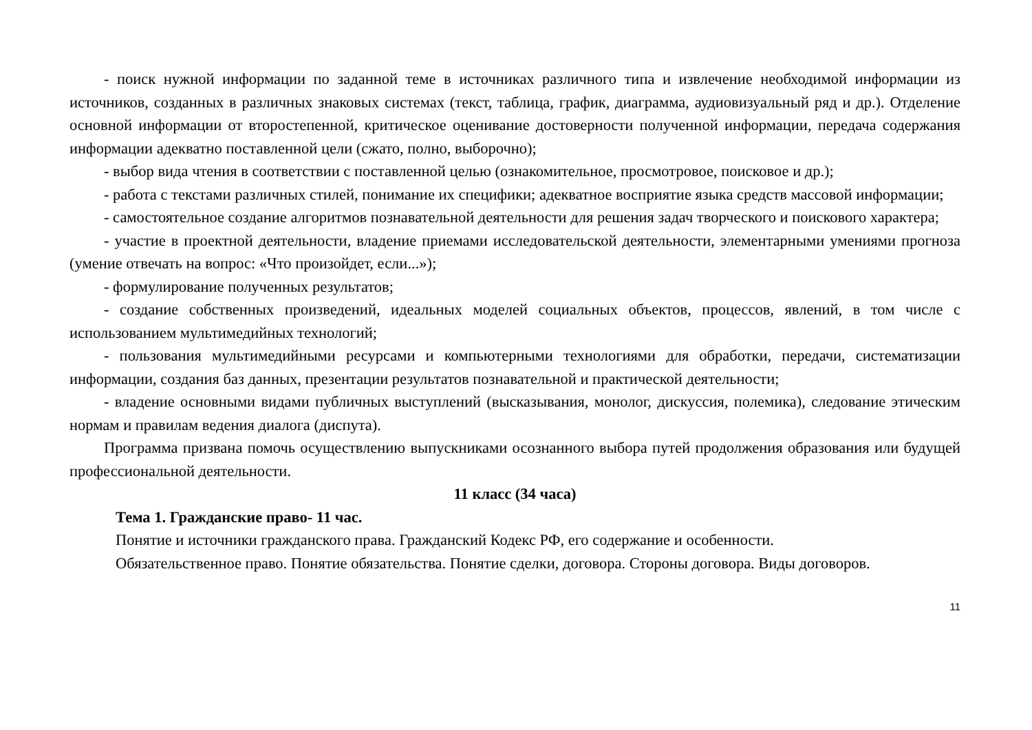- поиск нужной информации по заданной теме в источниках различного типа и извлечение необходимой информации из источников, созданных в различных знаковых системах (текст, таблица, график, диаграмма, аудиовизуальный ряд и др.). Отделение основной информации от второстепенной, критическое оценивание достоверности полученной информации, передача содержания информации адекватно поставленной цели (сжато, полно, выборочно);
- выбор вида чтения в соответствии с поставленной целью (ознакомительное, просмотровое, поисковое и др.);
- работа с текстами различных стилей, понимание их специфики; адекватное восприятие языка средств массовой информации;
- самостоятельное создание алгоритмов познавательной деятельности для решения задач творческого и поискового характера;
- участие в проектной деятельности, владение приемами исследовательской деятельности, элементарными умениями прогноза (умение отвечать на вопрос: «Что произойдет, если...»);
- формулирование полученных результатов;
- создание собственных произведений, идеальных моделей социальных объектов, процессов, явлений, в том числе с использованием мультимедийных технологий;
- пользования мультимедийными ресурсами и компьютерными технологиями для обработки, передачи, систематизации информации, создания баз данных, презентации результатов познавательной и практической деятельности;
- владение основными видами публичных выступлений (высказывания, монолог, дискуссия, полемика), следование этическим нормам и правилам ведения диалога (диспута).
Программа призвана помочь осуществлению выпускниками осознанного выбора путей продолжения образования или будущей профессиональной деятельности.
11 класс (34 часа)
Тема 1. Гражданские право- 11 час.
Понятие и источники гражданского права. Гражданский Кодекс РФ, его содержание и особенности.
Обязательственное право. Понятие обязательства. Понятие сделки, договора. Стороны договора. Виды договоров.
11